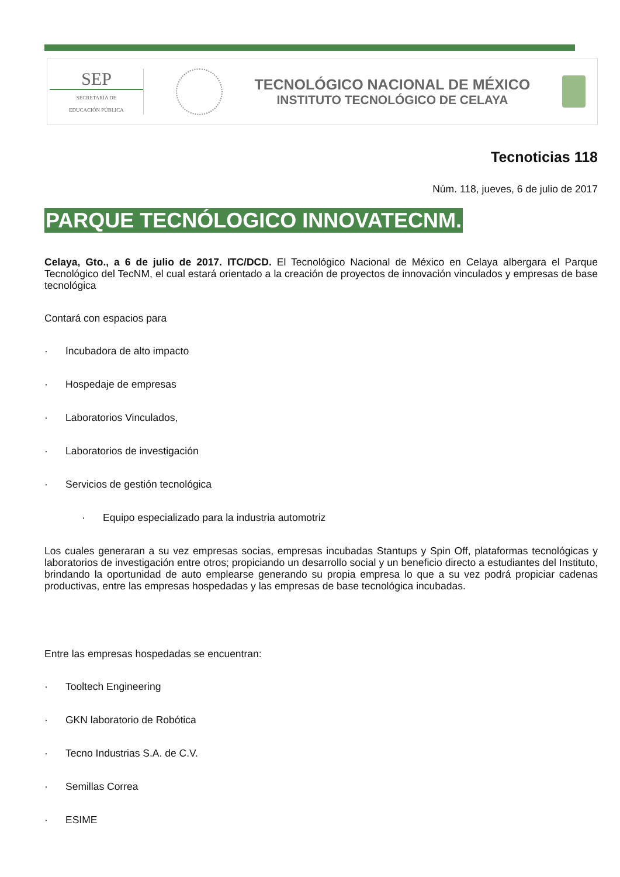SEP
SECRETARÍA DE
EDUCACIÓN PÚBLICA
TECNOLÓGICO NACIONAL DE MÉXICO
INSTITUTO TECNOLÓGICO DE CELAYA
Tecnoticias 118
Núm. 118, jueves, 6 de julio de 2017
PARQUE TECNÓLOGICO INNOVATECNM.
Celaya, Gto., a 6 de julio de 2017. ITC/DCD. El Tecnológico Nacional de México en Celaya albergara el Parque Tecnológico del TecNM, el cual estará orientado a la creación de proyectos de innovación vinculados y empresas de base tecnológica
Contará con espacios para
· Incubadora de alto impacto
· Hospedaje de empresas
· Laboratorios Vinculados,
· Laboratorios de investigación
· Servicios de gestión tecnológica
· Equipo especializado para la industria automotriz
Los cuales generaran a su vez empresas socias, empresas incubadas Stantups y Spin Off, plataformas tecnológicas y laboratorios de investigación entre otros; propiciando un desarrollo social y un beneficio directo a estudiantes del Instituto, brindando la oportunidad de auto emplearse generando su propia empresa lo que a su vez podrá propiciar cadenas productivas, entre las empresas hospedadas y las empresas de base tecnológica incubadas.
Entre las empresas hospedadas se encuentran:
· Tooltech Engineering
· GKN laboratorio de Robótica
· Tecno Industrias S.A. de C.V.
· Semillas Correa
· ESIME